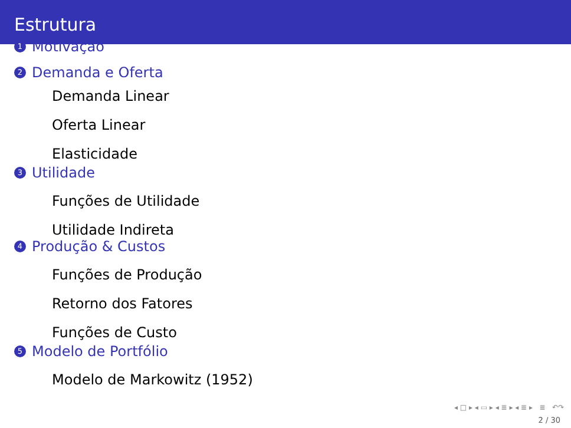Estrutura
1 Motivação
2 Demanda e Oferta
Demanda Linear
Oferta Linear
Elasticidade
3 Utilidade
Funções de Utilidade
Utilidade Indireta
4 Produção & Custos
Funções de Produção
Retorno dos Fatores
Funções de Custo
5 Modelo de Portfólio
Modelo de Markowitz (1952)
◂ □ ▸ ◂ ▭ ▸ ◂ ≣ ▸ ◂ ≣ ▸ ≣ ↶↷
2 / 30